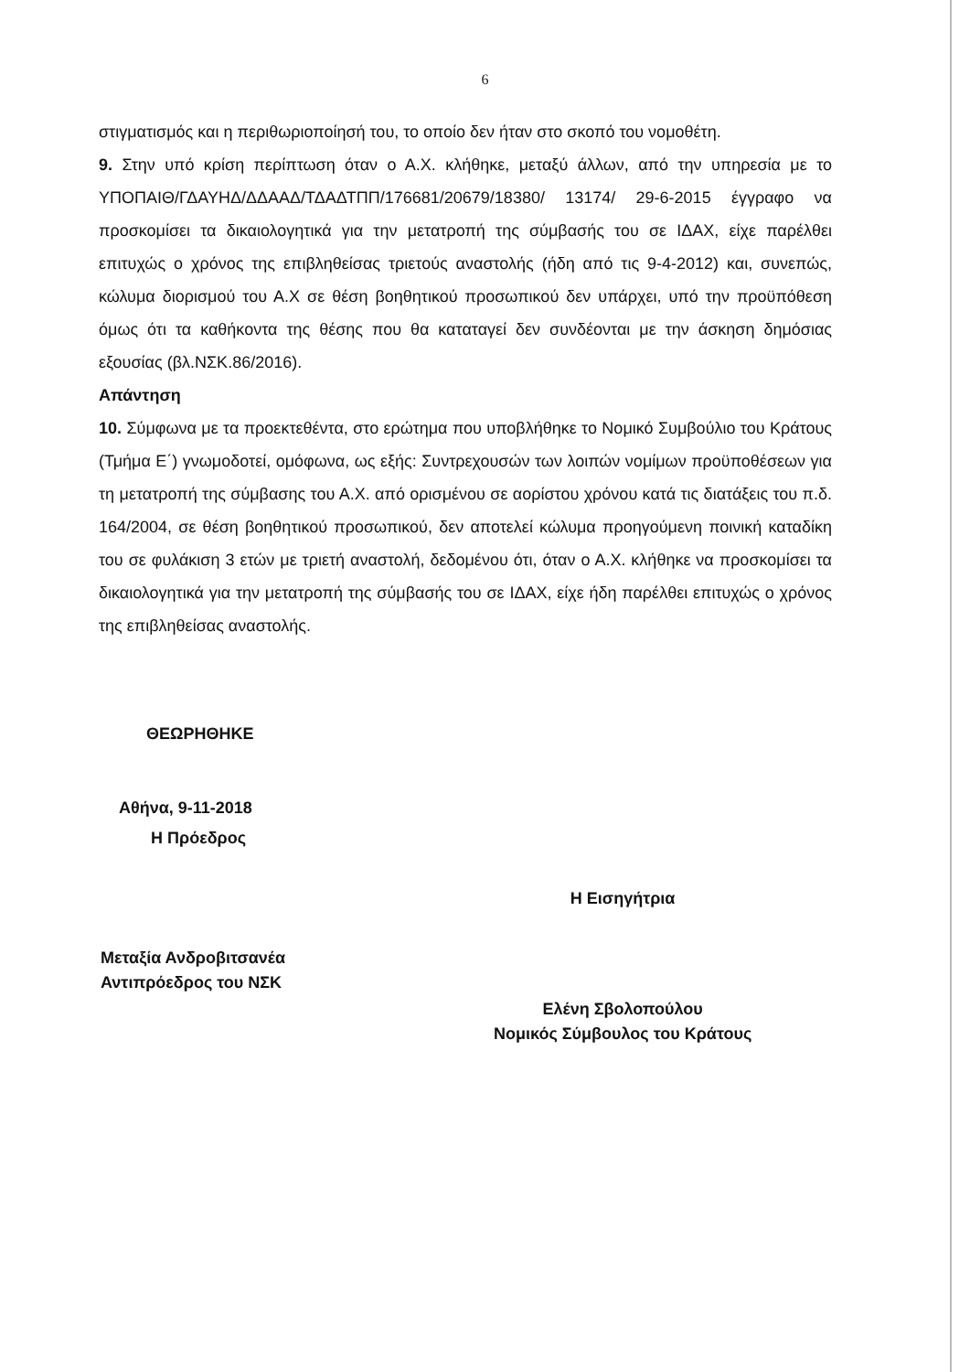6
στιγματισμός και η περιθωριοποίησή του, το οποίο δεν ήταν στο σκοπό του νομοθέτη.
9. Στην υπό κρίση περίπτωση όταν ο Α.Χ. κλήθηκε, μεταξύ άλλων, από την υπηρεσία με το ΥΠΟΠΑΙΘ/ΓΔΑΥΗΔ/ΔΔΑΑΔ/ΤΔΑΔΤΠΠ/176681/20679/18380/ 13174/ 29-6-2015 έγγραφο να προσκομίσει τα δικαιολογητικά για την μετατροπή της σύμβασής του σε ΙΔΑΧ, είχε παρέλθει επιτυχώς ο χρόνος της επιβληθείσας τριετούς αναστολής (ήδη από τις 9-4-2012) και, συνεπώς, κώλυμα διορισμού του Α.Χ σε θέση βοηθητικού προσωπικού δεν υπάρχει, υπό την προϋπόθεση όμως ότι τα καθήκοντα της θέσης που θα καταταγεί δεν συνδέονται με την άσκηση δημόσιας εξουσίας (βλ.ΝΣΚ.86/2016).
Απάντηση
10. Σύμφωνα με τα προεκτεθέντα, στο ερώτημα που υποβλήθηκε το Νομικό Συμβούλιο του Κράτους (Τμήμα Ε΄) γνωμοδοτεί, ομόφωνα, ως εξής: Συντρεχουσών των λοιπών νομίμων προϋποθέσεων για τη μετατροπή της σύμβασης του Α.Χ. από ορισμένου σε αορίστου χρόνου κατά τις διατάξεις του π.δ. 164/2004, σε θέση βοηθητικού προσωπικού, δεν αποτελεί κώλυμα προηγούμενη ποινική καταδίκη του σε φυλάκιση 3 ετών με τριετή αναστολή, δεδομένου ότι, όταν ο Α.Χ. κλήθηκε να προσκομίσει τα δικαιολογητικά για την μετατροπή της σύμβασής του σε ΙΔΑΧ, είχε ήδη παρέλθει επιτυχώς ο χρόνος της επιβληθείσας αναστολής.
ΘΕΩΡΗΘΗΚΕ
Αθήνα, 9-11-2018
Η Πρόεδρος
Μεταξία Ανδροβιτσανέα
Αντιπρόεδρος του ΝΣΚ
Η Εισηγήτρια
Ελένη Σβολοπούλου
Νομικός Σύμβουλος του Κράτους